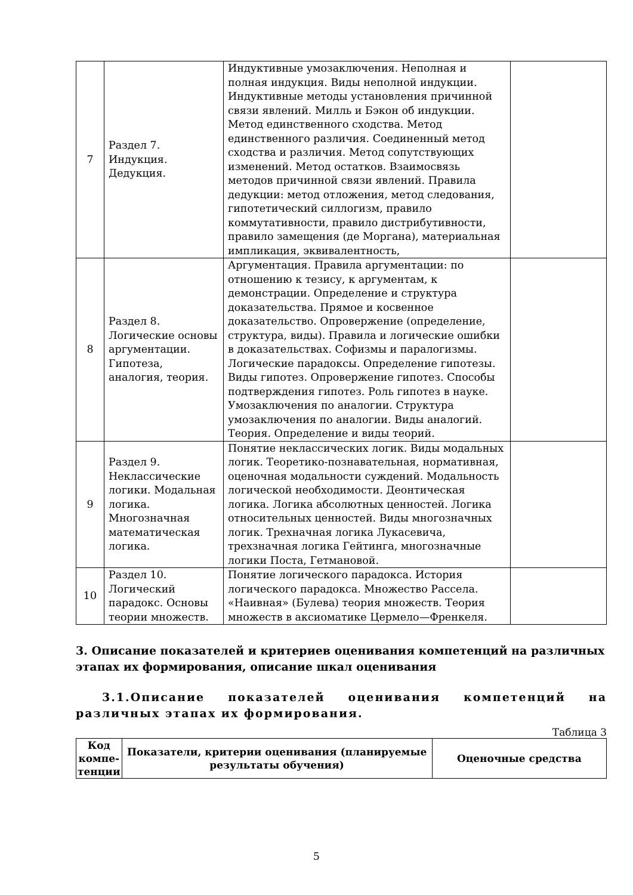| 7 | Раздел 7. Индукция. Дедукция. | Индуктивные умозаключения. Неполная и полная индукция. Виды неполной индукции. Индуктивные методы установления причинной связи явлений. Милль и Бэкон об индукции. Метод единственного сходства. Метод единственного различия. Соединенный метод сходства и различия. Метод сопутствующих изменений. Метод остатков. Взаимосвязь методов причинной связи явлений. Правила дедукции: метод отложения, метод следования, гипотетический силлогизм, правило коммутативности, правило дистрибутивности, правило замещения (де Моргана), материальная импликация, эквивалентность, | |
| 8 | Раздел 8. Логические основы аргументации. Гипотеза, аналогия, теория. | Аргументация. Правила аргументации: по отношению к тезису, к аргументам, к демонстрации. Определение и структура доказательства. Прямое и косвенное доказательство. Опровержение (определение, структура, виды). Правила и логические ошибки в доказательствах. Софизмы и паралогизмы. Логические парадоксы. Определение гипотезы. Виды гипотез. Опровержение гипотез. Способы подтверждения гипотез. Роль гипотез в науке. Умозаключения по аналогии. Структура умозаключения по аналогии. Виды аналогий. Теория. Определение и виды теорий. | |
| 9 | Раздел 9. Неклассические логики. Модальная логика. Многозначная математическая логика. | Понятие неклассических логик. Виды модальных логик. Теоретико-познавательная, нормативная, оценочная модальности суждений. Модальность логической необходимости. Деонтическая логика. Логика абсолютных ценностей. Логика относительных ценностей. Виды многозначных логик. Трехначная логика Лукасевича, трехзначная логика Гейтинга, многозначные логики Поста, Гетмановой. | |
| 10 | Раздел 10. Логический парадокс. Основы теории множеств. | Понятие логического парадокса. История логического парадокса. Множество Рассела. «Наивная» (Булева) теория множеств. Теория множеств в аксиоматике Цермело—Френкеля. | |
3. Описание показателей и критериев оценивания компетенций на различных этапах их формирования, описание шкал оценивания
3.1.Описание показателей оценивания компетенций на различных этапах их формирования.
Таблица 3
| Код компе-тенции | Показатели, критерии оценивания (планируемые результаты обучения) | Оценочные средства |
| --- | --- | --- |
5